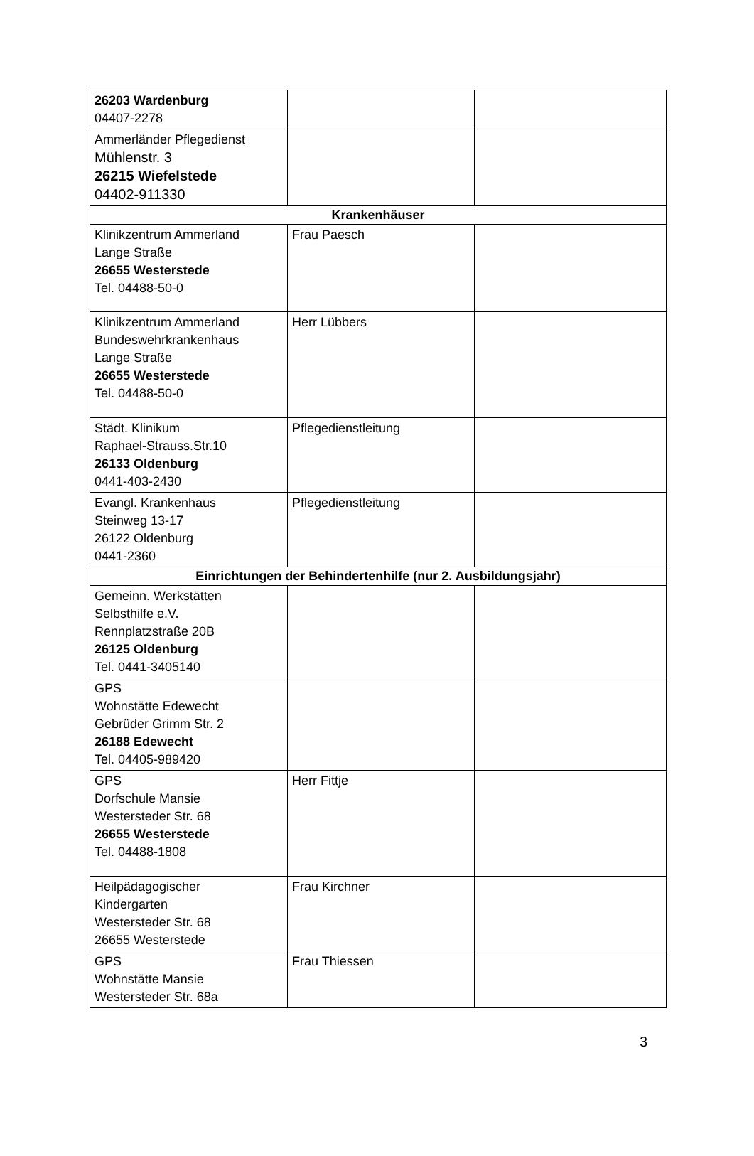| 26203 Wardenburg 04407-2278 | | |
| Ammerländer Pflegedienst Mühlenstr. 3 26215 Wiefelstede 04402-911330 | | |
| Krankenhäuser | | |
| Klinikzentrum Ammerland Lange Straße 26655 Westerstede Tel. 04488-50-0 | Frau Paesch | |
| Klinikzentrum Ammerland Bundeswehrkrankenhaus Lange Straße 26655 Westerstede Tel. 04488-50-0 | Herr Lübbers | |
| Städt. Klinikum Raphael-Strauss.Str.10 26133 Oldenburg 0441-403-2430 | Pflegedienstleitung | |
| Evangl. Krankenhaus Steinweg 13-17 26122 Oldenburg 0441-2360 | Pflegedienstleitung | |
| Einrichtungen der Behindertenhilfe (nur 2. Ausbildungsjahr) | | |
| Gemeinn. Werkstätten Selbsthilfe e.V. Rennplatzstraße 20B 26125 Oldenburg Tel. 0441-3405140 | | |
| GPS Wohnstätte Edewecht Gebrüder Grimm Str. 2 26188 Edewecht Tel. 04405-989420 | | |
| GPS Dorfschule Mansie Westersteder Str. 68 26655 Westerstede Tel. 04488-1808 | Herr Fittje | |
| Heilpädagogischer Kindergarten Westersteder Str. 68 26655 Westerstede | Frau Kirchner | |
| GPS Wohnstätte Mansie Westersteder Str. 68a | Frau Thiessen | |
3